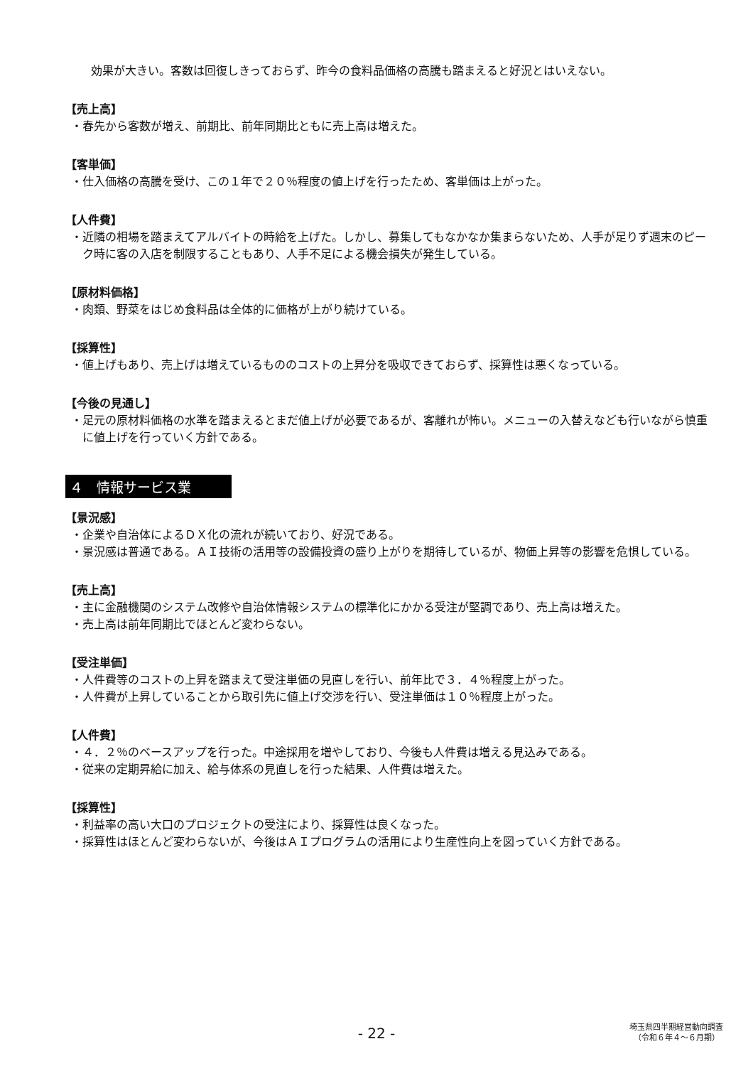効果が大きい。客数は回復しきっておらず、昨今の食料品価格の高騰も踏まえると好況とはいえない。
【売上高】
・春先から客数が増え、前期比、前年同期比ともに売上高は増えた。
【客単価】
・仕入価格の高騰を受け、この１年で２０％程度の値上げを行ったため、客単価は上がった。
【人件費】
・近隣の相場を踏まえてアルバイトの時給を上げた。しかし、募集してもなかなか集まらないため、人手が足りず週末のピーク時に客の入店を制限することもあり、人手不足による機会損失が発生している。
【原材料価格】
・肉類、野菜をはじめ食料品は全体的に価格が上がり続けている。
【採算性】
・値上げもあり、売上げは増えているもののコストの上昇分を吸収できておらず、採算性は悪くなっている。
【今後の見通し】
・足元の原材料価格の水準を踏まえるとまだ値上げが必要であるが、客離れが怖い。メニューの入替えなども行いながら慎重に値上げを行っていく方針である。
４　情報サービス業
【景況感】
・企業や自治体によるＤＸ化の流れが続いており、好況である。
・景況感は普通である。ＡＩ技術の活用等の設備投資の盛り上がりを期待しているが、物価上昇等の影響を危惧している。
【売上高】
・主に金融機関のシステム改修や自治体情報システムの標準化にかかる受注が堅調であり、売上高は増えた。
・売上高は前年同期比でほとんど変わらない。
【受注単価】
・人件費等のコストの上昇を踏まえて受注単価の見直しを行い、前年比で３．４％程度上がった。
・人件費が上昇していることから取引先に値上げ交渉を行い、受注単価は１０％程度上がった。
【人件費】
・４．２％のベースアップを行った。中途採用を増やしており、今後も人件費は増える見込みである。
・従来の定期昇給に加え、給与体系の見直しを行った結果、人件費は増えた。
【採算性】
・利益率の高い大口のプロジェクトの受注により、採算性は良くなった。
・採算性はほとんど変わらないが、今後はＡＩプログラムの活用により生産性向上を図っていく方針である。
- 22 -
埼玉県四半期経営動向調査
（令和６年４～６月期）